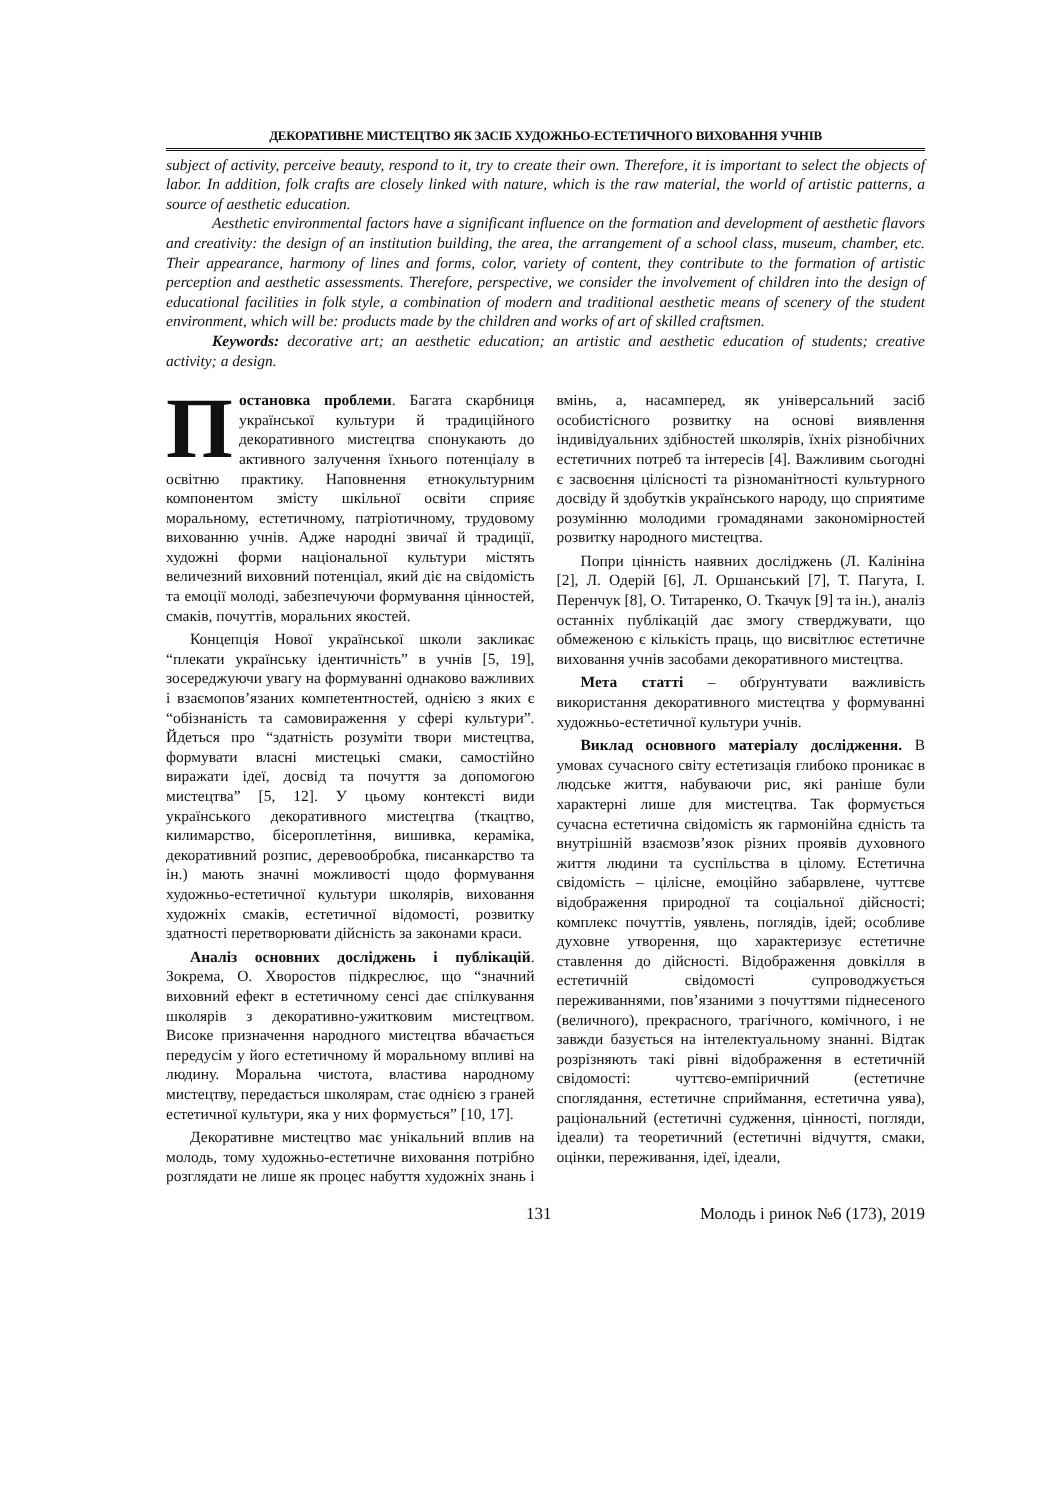ДЕКОРАТИВНЕ МИСТЕЦТВО ЯК ЗАСІБ ХУДОЖНЬО-ЕСТЕТИЧНОГО ВИХОВАННЯ УЧНІВ
subject of activity, perceive beauty, respond to it, try to create their own. Therefore, it is important to select the objects of labor. In addition, folk crafts are closely linked with nature, which is the raw material, the world of artistic patterns, a source of aesthetic education.
Aesthetic environmental factors have a significant influence on the formation and development of aesthetic flavors and creativity: the design of an institution building, the area, the arrangement of a school class, museum, chamber, etc. Their appearance, harmony of lines and forms, color, variety of content, they contribute to the formation of artistic perception and aesthetic assessments. Therefore, perspective, we consider the involvement of children into the design of educational facilities in folk style, a combination of modern and traditional aesthetic means of scenery of the student environment, which will be: products made by the children and works of art of skilled craftsmen.
Keywords: decorative art; an aesthetic education; an artistic and aesthetic education of students; creative activity; a design.
Постановка проблеми. Багата скарбниця української культури й традиційного декоративного мистецтва спонукають до активного залучення їхнього потенціалу в освітню практику. Наповнення етнокультурним компонентом змісту шкільної освіти сприяє моральному, естетичному, патріотичному, трудовому вихованню учнів. Адже народні звичаї й традиції, художні форми національної культури містять величезний виховний потенціал, який діє на свідомість та емоції молоді, забезпечуючи формування цінностей, смаків, почуттів, моральних якостей.
Концепція Нової української школи закликає “плекати українську ідентичність” в учнів [5, 19], зосереджуючи увагу на формуванні однаково важливих і взаємопов’язаних компетентностей, однією з яких є “обізнаність та самовираження у сфері культури”. Йдеться про “здатність розуміти твори мистецтва, формувати власні мистецькі смаки, самостійно виражати ідеї, досвід та почуття за допомогою мистецтва” [5, 12]. У цьому контексті види українського декоративного мистецтва (ткацтво, килимарство, бісероплетіння, вишивка, кераміка, декоративний розпис, деревообробка, писанкарство та ін.) мають значні можливості щодо формування художньо-естетичної культури школярів, виховання художніх смаків, естетичної відомості, розвитку здатності перетворювати дійсність за законами краси.
Аналіз основних досліджень і публікацій. Зокрема, О. Хворостов підкреслює, що “значний виховний ефект в естетичному сенсі дає спілкування школярів з декоративно-ужитковим мистецтвом. Високе призначення народного мистецтва вбачається передусім у його естетичному й моральному впливі на людину. Моральна чистота, властива народному мистецтву, передається школярам, стає однією з граней естетичної культури, яка у них формується” [10, 17].
Декоративне мистецтво має унікальний вплив на молодь, тому художньо-естетичне виховання потрібно розглядати не лише як процес набуття художніх знань і вмінь, а, насамперед, як універсальний засіб особистісного розвитку на основі виявлення індивідуальних здібностей школярів, їхніх різнобічних естетичних потреб та інтересів [4]. Важливим сьогодні є засвоєння цілісності та різноманітності культурного досвіду й здобутків українського народу, що сприятиме розумінню молодими громадянами закономірностей розвитку народного мистецтва.
Попри цінність наявних досліджень (Л. Калініна [2], Л. Одерій [6], Л. Оршанський [7], Т. Пагута, І. Перенчук [8], О. Титаренко, О. Ткачук [9] та ін.), аналіз останніх публікацій дає змогу стверджувати, що обмеженою є кількість праць, що висвітлює естетичне виховання учнів засобами декоративного мистецтва.
Мета статті – обґрунтувати важливість використання декоративного мистецтва у формуванні художньо-естетичної культури учнів.
Виклад основного матеріалу дослідження. В умовах сучасного світу естетизація глибоко проникає в людське життя, набуваючи рис, які раніше були характерні лише для мистецтва. Так формується сучасна естетична свідомість як гармонійна єдність та внутрішній взаємозв’язок різних проявів духовного життя людини та суспільства в цілому. Естетична свідомість – цілісне, емоційно забарвлене, чуттєве відображення природної та соціальної дійсності; комплекс почуттів, уявлень, поглядів, ідей; особливе духовне утворення, що характеризує естетичне ставлення до дійсності. Відображення довкілля в естетичній свідомості супроводжується переживаннями, пов’язаними з почуттями піднесеного (величного), прекрасного, трагічного, комічного, і не завжди базується на інтелектуальному знанні. Відтак розрізняють такі рівні відображення в естетичній свідомості: чуттєво-емпіричний (естетичне споглядання, естетичне сприймання, естетична уява), раціональний (естетичні судження, цінності, погляди, ідеали) та теоретичний (естетичні відчуття, смаки, оцінки, переживання, ідеї, ідеали,
131 Молодь і ринок №6 (173), 2019